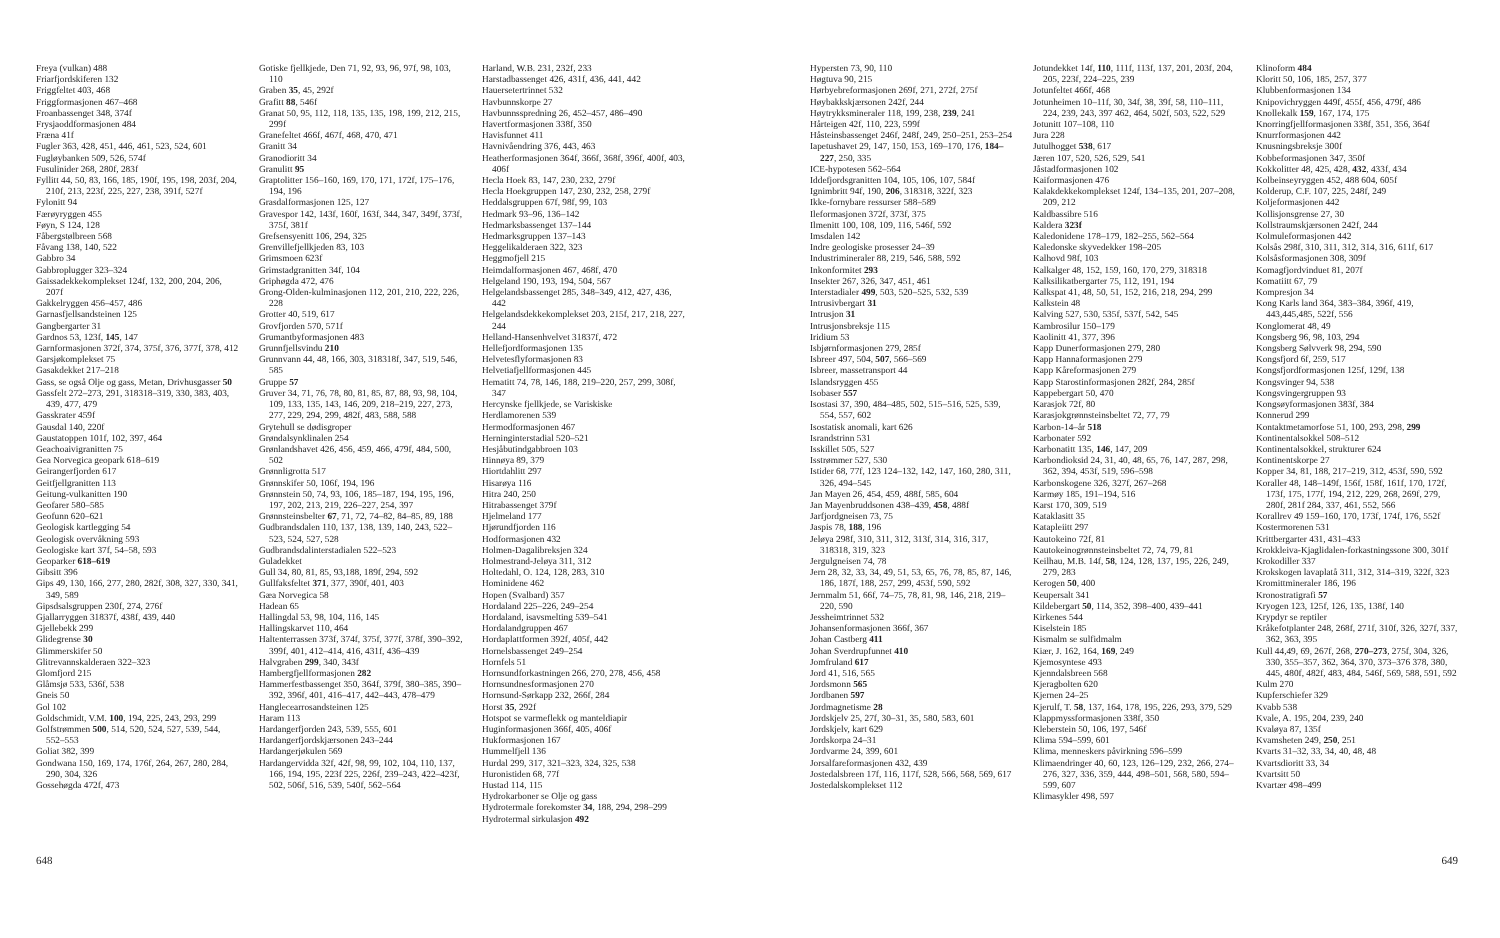Freya (vulkan) 488
Friarfjordskiferen 132
Friggfeltet 403, 468
Friggformasjonen 467–468
Froanbassenget 348, 374f
Frysjaoddformasjonen 484
Fræna 41f
Fugler 363, 428, 451, 446, 461, 523, 524, 601
Fugløybanken 509, 526, 574f
Fusulinider 268, 280f, 283f
Fyllitt 44, 50, 83, 166, 185, 190f, 195, 198, 203f, 204, 210f, 213, 223f, 225, 227, 238, 391f, 527f
Fylonitt 94
Færøyryggen 455
Føyn, S 124, 128
Fåbergstølbreen 568
Fåvang 138, 140, 522
Gabbro 34
Gabbroplugger 323–324
Gaissadekkekomplekset 124f, 132, 200, 204, 206, 207f
Gakkelryggen 456–457, 486
Garnasfjellsandsteinen 125
Gangbergarter 31
Gardnos 53, 123f, 145, 147
Garnformasjonen 372f, 374, 375f, 376, 377f, 378, 412
Garsjøkomplekset 75
Gasakdekket 217–218
Gass, se også Olje og gass, Metan, Drivhusgasser 50
Gassfelt 272–273, 291, 318318–319, 330, 383, 403, 439, 477, 479
Gasskrater 459f
Gausdal 140, 220f
Gaustatoppen 101f, 102, 397, 464
Geachoaivigranitten 75
Gea Norvegica geopark 618–619
Geirangerfjorden 617
Geitfjellgranitten 113
Geitung-vulkanitten 190
Geofarer 580–585
Geofunn 620–621
Geologisk kartlegging 54
Geologisk overvåkning 593
Geologiske kart 37f, 54–58, 593
Geoparker 618–619
Gibsitt 396
Gips 49, 130, 166, 277, 280, 282f, 308, 327, 330, 341, 349, 589
Gipsdsalsgruppen 230f, 274, 276f
Gjallarryggen 31837f, 438f, 439, 440
Gjellebekk 299
Glidegrense 30
Glimmerskifer 50
Glitrevannskalderaen 322–323
Glomfjord 215
Glåmsjø 533, 536f, 538
Gneis 50
Gol 102
Goldschmidt, V.M. 100, 194, 225, 243, 293, 299
Golfstrømmen 500, 514, 520, 524, 527, 539, 544, 552–553
Goliat 382, 399
Gondwana 150, 169, 174, 176f, 264, 267, 280, 284, 290, 304, 326
Gossehøgda 472f, 473
Gotiske fjellkjede, Den 71, 92, 93, 96, 97f, 98, 103, 110
Graben 35, 45, 292f
Grafitt 88, 546f
Granat 50, 95, 112, 118, 135, 135, 198, 199, 212, 215, 299f
Granefeltet 466f, 467f, 468, 470, 471
Granitt 34
Granodioritt 34
Granulitt 95
Graptolitter 156–160, 169, 170, 171, 172f, 175–176, 194, 196
Grasdalformasjonen 125, 127
Gravespor 142, 143f, 160f, 163f, 344, 347, 349f, 373f, 375f, 381f
Grefsensyenitt 106, 294, 325
Grenvillefjellkjeden 83, 103
Grimsmoen 623f
Grimstadgranitten 34f, 104
Griphøgda 472, 476
Grong-Olden-kulminasjonen 112, 201, 210, 222, 226, 228
Grotter 40, 519, 617
Grovfjorden 570, 571f
Grumantbyformasjonen 483
Grunnfjellsvindu 210
Grunnvann 44, 48, 166, 303, 318318f, 347, 519, 546, 585
Gruppe 57
Gruver 34, 71, 76, 78, 80, 81, 85, 87, 88, 93, 98, 104, 109, 133, 135, 143, 146, 209, 218–219, 227, 273, 277, 229, 294, 299, 482f, 483, 588, 588
Grytehull se dødisgroper
Grøndalsynklinalen 254
Grønlandshavet 426, 456, 459, 466, 479f, 484, 500, 502
Grønnligrotta 517
Grønnskifer 50, 106f, 194, 196
Grønnstein 50, 74, 93, 106, 185–187, 194, 195, 196, 197, 202, 213, 219, 226–227, 254, 397
Grønnsteinsbelter 67, 71, 72, 74–82, 84–85, 89, 188
Gudbrandsdalen 110, 137, 138, 139, 140, 243, 522–523, 524, 527, 528
Gudbrandsdalinterstadialen 522–523
Guladekket
Gull 34, 80, 81, 85, 93,188, 189f, 294, 592
Gullfaksfeltet 371, 377, 390f, 401, 403
Gæa Norvegica 58
Hadean 65
Hallingdal 53, 98, 104, 116, 145
Hallingskarvet 110, 464
Haltenterrassen 373f, 374f, 375f, 377f, 378f, 390–392, 399f, 401, 412–414, 416, 431f, 436–439
Halvgraben 299, 340, 343f
Hambergfjellformasjonen 282
Hammerfestbassenget 350, 364f, 379f, 380–385, 390–392, 396f, 401, 416–417, 442–443, 478–479
Hanglecearrosandsteinen 125
Haram 113
Hardangerfjorden 243, 539, 555, 601
Hardangerfjordskjærsonen 243–244
Hardangerjøkulen 569
Hardangervidda 32f, 42f, 98, 99, 102, 104, 110, 137, 166, 194, 195, 223f 225, 226f, 239–243, 422–423f, 502, 506f, 516, 539, 540f, 562–564
Harland, W.B. 231, 232f, 233
Harstadbassenget 426, 431f, 436, 441, 442
Hauersetertrinnet 532
Havbunnskorpe 27
Havbunnsspredning 26, 452–457, 486–490
Havertformasjonen 338f, 350
Havisfunnet 411
Havnivåendring 376, 443, 463
Heatherformasjonen 364f, 366f, 368f, 396f, 400f, 403, 406f
Hecla Hoek 83, 147, 230, 232, 279f
Hecla Hoekgruppen 147, 230, 232, 258, 279f
Heddalsgruppen 67f, 98f, 99, 103
Hedmark 93–96, 136–142
Hedmarksbassenget 137–144
Hedmarksgruppen 137–143
Heggelikalderaen 322, 323
Heggmofjell 215
Heimdalformasjonen 467, 468f, 470
Helgeland 190, 193, 194, 504, 567
Helgelandsbassenget 285, 348–349, 412, 427, 436, 442
Helgelandsdekkekomplekset 203, 215f, 217, 218, 227, 244
Helland-Hansenhvelvet 31837f, 472
Hellefjordformasjonen 135
Helvetesflyformasjonen 83
Helvetiafjellformasjonen 445
Hematitt 74, 78, 146, 188, 219–220, 257, 299, 308f, 347
Hercynske fjellkjede, se Variskiske
Herdlamorenen 539
Hermodformasjonen 467
Herninginterstadial 520–521
Hesjåbutindgabbroen 103
Hinnøya 89, 379
Hiortdahlitt 297
Hisarøya 116
Hitra 240, 250
Hitrabassenget 379f
Hjelmeland 177
Hjørundfjorden 116
Hodformasjonen 432
Holmen-Dagalibreksjen 324
Holmestrand-Jeløya 311, 312
Holtedahl, O. 124, 128, 283, 310
Hominidene 462
Hopen (Svalbard) 357
Hordaland 225–226, 249–254
Hordaland, isavsmelting 539–541
Hordalandgruppen 467
Hordaplattformen 392f, 405f, 442
Hornelsbassenget 249–254
Hornfels 51
Hornsundforkastningen 266, 270, 278, 456, 458
Hornsundnesformasjonen 270
Hornsund-Sørkapp 232, 266f, 284
Horst 35, 292f
Hotspot se varmeflekk og manteldiapir
Huginformasjonen 366f, 405, 406f
Hukformasjonen 167
Hummelfjell 136
Hurdal 299, 317, 321–323, 324, 325, 538
Huronistiden 68, 77f
Hustad 114, 115
Hydrokarboner se Olje og gass
Hydrotermale forekomster 34, 188, 294, 298–299
Hydrotermal sirkulasjon 492
648
Hypersten 73, 90, 110
Høgtuva 90, 215
Hørbyebreformasjonen 269f, 271, 272f, 275f
Høybakkskjærsonen 242f, 244
Høytrykksmineraler 118, 199, 238, 239, 241
Hårteigen 42f, 110, 223, 599f
Håsteinsbassenget 246f, 248f, 249, 250–251, 253–254
Iapetushavet 29, 147, 150, 153, 169–170, 176, 184–227, 250, 335
ICE-hypotesen 562–564
Iddefjordsgranitten 104, 105, 106, 107, 584f
Ignimbritt 94f, 190, 206, 318318, 322f, 323
Ikke-fornybare ressurser 588–589
Ileformasjonen 372f, 373f, 375
Ilmenitt 100, 108, 109, 116, 546f, 592
Imsdalen 142
Indre geologiske prosesser 24–39
Industrimineraler 88, 219, 546, 588, 592
Inkonformitet 293
Insekter 267, 326, 347, 451, 461
Interstadialer 499, 503, 520–525, 532, 539
Intrusivbergart 31
Intrusjon 31
Intrusjonsbreksje 115
Iridium 53
Isbjørnformasjonen 279, 285f
Isbreer 497, 504, 507, 566–569
Isbreer, massetransport 44
Islandsryggen 455
Isobaser 557
Isostasi 37, 390, 484–485, 502, 515–516, 525, 539, 554, 557, 602
Isostatisk anomali, kart 626
Israndstrinn 531
Isskillet 505, 527
Isstrømmer 527, 530
Istider 68, 77f, 123 124–132, 142, 147, 160, 280, 311, 326, 494–545
Jan Mayen 26, 454, 459, 488f, 585, 604
Jan Mayenbruddsonen 438–439, 458, 488f
Jarfjordgneisen 73, 75
Jaspis 78, 188, 196
Jeløya 298f, 310, 311, 312, 313f, 314, 316, 317, 318318, 319, 323
Jergulgneisen 74, 78
Jern 28, 32, 33, 34, 49, 51, 53, 65, 76, 78, 85, 87, 146, 186, 187f, 188, 257, 299, 453f, 590, 592
Jernmalm 51, 66f, 74–75, 78, 81, 98, 146, 218, 219–220, 590
Jessheimtrinnet 532
Johansenformasjonen 366f, 367
Johan Castberg 411
Johan Sverdrupfunnet 410
Jomfruland 617
Jord 41, 516, 565
Jordsmonn 565
Jordbanen 597
Jordmagnetisme 28
Jordskjelv 25, 27f, 30–31, 35, 580, 583, 601
Jordskjelv, kart 629
Jordskorpa 24–31
Jordvarme 24, 399, 601
Jorsalfareformasjonen 432, 439
Jostedalsbreen 17f, 116, 117f, 528, 566, 568, 569, 617
Jostedalskomplekset 112
Jotundekket 14f, 110, 111f, 113f, 137, 201, 203f, 204, 205, 223f, 224–225, 239
Jotunfeltet 466f, 468
Jotunheimen 10–11f, 30, 34f, 38, 39f, 58, 110–111, 224, 239, 243, 397 462, 464, 502f, 503, 522, 529
Jotunitt 107–108, 110
Jura 228
Jutulhogget 538, 617
Jæren 107, 520, 526, 529, 541
Jåstadformasjonen 102
Kaiformasjonen 476
Kalakdekkekomplekset 124f, 134–135, 201, 207–208, 209, 212
Kaldbassibre 516
Kaldera 323f
Kaledonidene 178–179, 182–255, 562–564
Kaledonske skyvedekker 198–205
Kalhovd 98f, 103
Kalkalger 48, 152, 159, 160, 170, 279, 318318
Kalksilikatbergarter 75, 112, 191, 194
Kalkspat 41, 48, 50, 51, 152, 216, 218, 294, 299
Kalkstein 48
Kalving 527, 530, 535f, 537f, 542, 545
Kambrosilur 150–179
Kaolinitt 41, 377, 396
Kapp Dunerformasjonen 279, 280
Kapp Hannaformasjonen 279
Kapp Kåreformasjonen 279
Kapp Starostinformasjonen 282f, 284, 285f
Kappebergart 50, 470
Karasjok 72f, 80
Karasjokgrønnsteinsbeltet 72, 77, 79
Karbon-14–år 518
Karbonater 592
Karbonatitt 135, 146, 147, 209
Karbondioksid 24, 31, 40, 48, 65, 76, 147, 287, 298, 362, 394, 453f, 519, 596–598
Karbonskogene 326, 327f, 267–268
Karmøy 185, 191–194, 516
Karst 170, 309, 519
Kataklasitt 35
Katapleiitt 297
Kautokeino 72f, 81
Kautokeinogrønnsteinsbeltet 72, 74, 79, 81
Keilhau, M.B. 14f, 58, 124, 128, 137, 195, 226, 249, 279, 283
Kerogen 50, 400
Keupersalt 341
Kildebergart 50, 114, 352, 398–400, 439–441
Kirkenes 544
Kiselstein 185
Kismalm se sulfidmalm
Kiær, J. 162, 164, 169, 249
Kjemosyntese 493
Kjenndalsbreen 568
Kjeragbolten 620
Kjernen 24–25
Kjerulf, T. 58, 137, 164, 178, 195, 226, 293, 379, 529
Klappmyssformasjonen 338f, 350
Kleberstein 50, 106, 197, 546f
Klima 594–599, 601
Klima, menneskers påvirkning 596–599
Klimaendringer 40, 60, 123, 126–129, 232, 266, 274–276, 327, 336, 359, 444, 498–501, 568, 580, 594–599, 607
Klimasykler 498, 597
Klinoform 484
Kloritt 50, 106, 185, 257, 377
Klubbenformasjonen 134
Knipovichryggen 449f, 455f, 456, 479f, 486
Knollekalk 159, 167, 174, 175
Knorringfjellformasjonen 338f, 351, 356, 364f
Knurrformasjonen 442
Knusningsbreksje 300f
Kobbeformasjonen 347, 350f
Kokkolitter 48, 425, 428, 432, 433f, 434
Kolbeinseyryggen 452, 488 604, 605f
Kolderup, C.F. 107, 225, 248f, 249
Koljeformasjonen 442
Kollisjonsgrense 27, 30
Kollstraumskjærsonen 242f, 244
Kolmuleformasjonen 442
Kolsås 298f, 310, 311, 312, 314, 316, 611f, 617
Kolsåsformasjonen 308, 309f
Komagfjordvinduet 81, 207f
Komatiitt 67, 79
Kompresjon 34
Kong Karls land 364, 383–384, 396f, 419, 443,445,485, 522f, 556
Konglomerat 48, 49
Kongsberg 96, 98, 103, 294
Kongsberg Sølvverk 98, 294, 590
Kongsfjord 6f, 259, 517
Kongsfjordformasjonen 125f, 129f, 138
Kongsvinger 94, 538
Kongsvingergruppen 93
Kongsøyformasjonen 383f, 384
Konnerud 299
Kontaktmetamorfose 51, 100, 293, 298, 299
Kontinentalsokkel 508–512
Kontinentalsokkel, strukturer 624
Kontinentskorpe 27
Kopper 34, 81, 188, 217–219, 312, 453f, 590, 592
Koraller 48, 148–149f, 156f, 158f, 161f, 170, 172f, 173f, 175, 177f, 194, 212, 229, 268, 269f, 279, 280f, 281f 284, 337, 461, 552, 566
Korallrev 49 159–160, 170, 173f, 174f, 176, 552f
Kostermorenen 531
Krittbergarter 431, 431–433
Krokkleiva-Kjaglidalen-forkastningssone 300, 301f
Krokodiller 337
Krokskogen lavaplatå 311, 312, 314–319, 322f, 323
Kromittmineraler 186, 196
Kronostratigrafi 57
Kryogen 123, 125f, 126, 135, 138f, 140
Krypdyr se reptiler
Kråkefotplanter 248, 268f, 271f, 310f, 326, 327f, 337, 362, 363, 395
Kull 44,49, 69, 267f, 268, 270–273, 275f, 304, 326, 330, 355–357, 362, 364, 370, 373–376 378, 380, 445, 480f, 482f, 483, 484, 546f, 569, 588, 591, 592
Kulm 270
Kupferschiefer 329
Kvabb 538
Kvale, A. 195, 204, 239, 240
Kvaløya 87, 135f
Kvamsheten 249, 250, 251
Kvarts 31–32, 33, 34, 40, 48, 48
Kvartsdioritt 33, 34
Kvartsitt 50
Kvartær 498–499
649